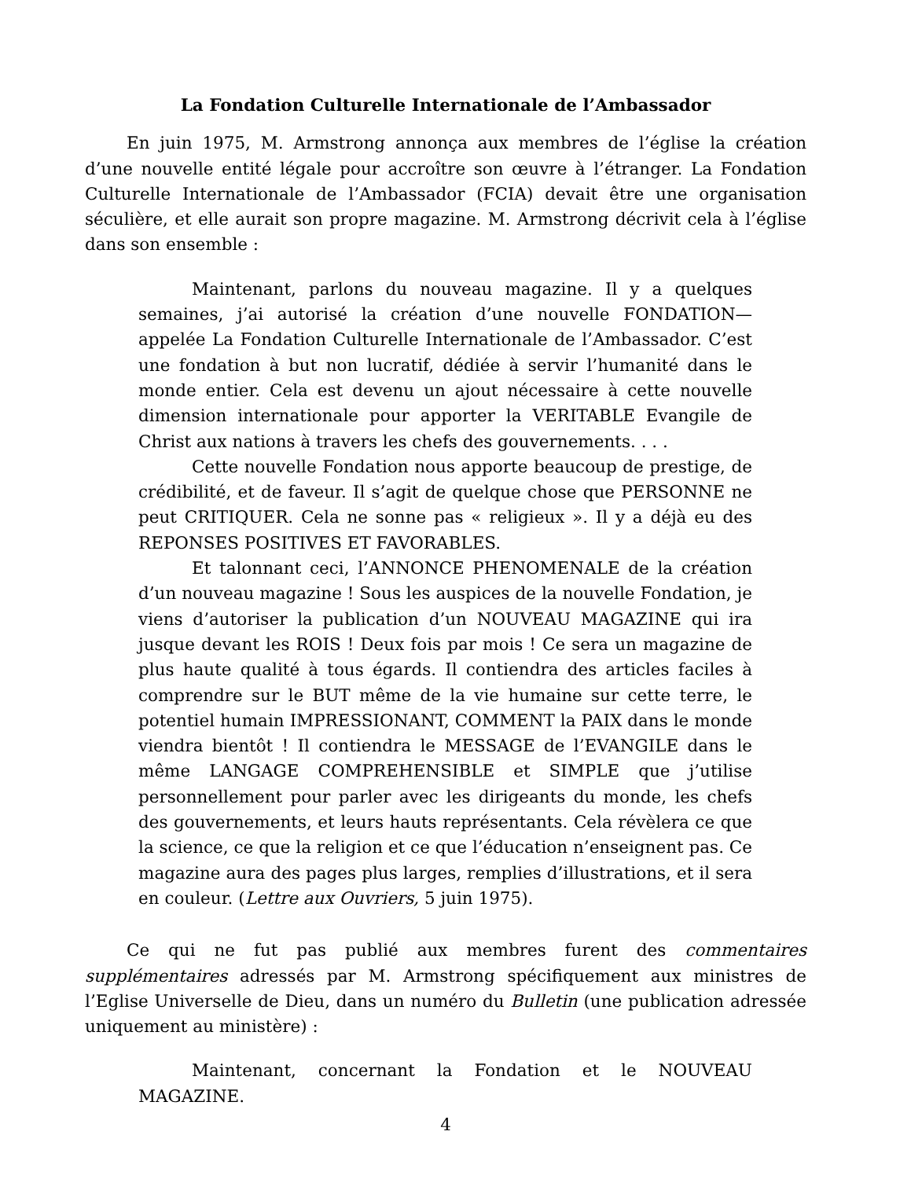La Fondation Culturelle Internationale de l’Ambassador
En juin 1975, M. Armstrong annonça aux membres de l’église la création d’une nouvelle entité légale pour accroître son œuvre à l’étranger. La Fondation Culturelle Internationale de l’Ambassador (FCIA) devait être une organisation séculière, et elle aurait son propre magazine. M. Armstrong décrivit cela à l’église dans son ensemble :
Maintenant, parlons du nouveau magazine. Il y a quelques semaines, j’ai autorisé la création d’une nouvelle FONDATION—appelée La Fondation Culturelle Internationale de l’Ambassador. C’est une fondation à but non lucratif, dédiée à servir l’humanité dans le monde entier. Cela est devenu un ajout nécessaire à cette nouvelle dimension internationale pour apporter la VERITABLE Evangile de Christ aux nations à travers les chefs des gouvernements. . . .
Cette nouvelle Fondation nous apporte beaucoup de prestige, de crédibilité, et de faveur. Il s’agit de quelque chose que PERSONNE ne peut CRITIQUER. Cela ne sonne pas « religieux ». Il y a déjà eu des REPONSES POSITIVES ET FAVORABLES.
Et talonnant ceci, l’ANNONCE PHENOMENALE de la création d’un nouveau magazine ! Sous les auspices de la nouvelle Fondation, je viens d’autoriser la publication d’un NOUVEAU MAGAZINE qui ira jusque devant les ROIS ! Deux fois par mois ! Ce sera un magazine de plus haute qualité à tous égards. Il contiendra des articles faciles à comprendre sur le BUT même de la vie humaine sur cette terre, le potentiel humain IMPRESSIONANT, COMMENT la PAIX dans le monde viendra bientôt ! Il contiendra le MESSAGE de l’EVANGILE dans le même LANGAGE COMPREHENSIBLE et SIMPLE que j’utilise personnellement pour parler avec les dirigeants du monde, les chefs des gouvernements, et leurs hauts représentants. Cela révèlera ce que la science, ce que la religion et ce que l’éducation n’enseignent pas. Ce magazine aura des pages plus larges, remplies d’illustrations, et il sera en couleur. (Lettre aux Ouvriers, 5 juin 1975).
Ce qui ne fut pas publié aux membres furent des commentaires supplémentaires adressés par M. Armstrong spécifiquement aux ministres de l’Eglise Universelle de Dieu, dans un numéro du Bulletin (une publication adressée uniquement au ministère) :
Maintenant, concernant la Fondation et le NOUVEAU MAGAZINE.
4